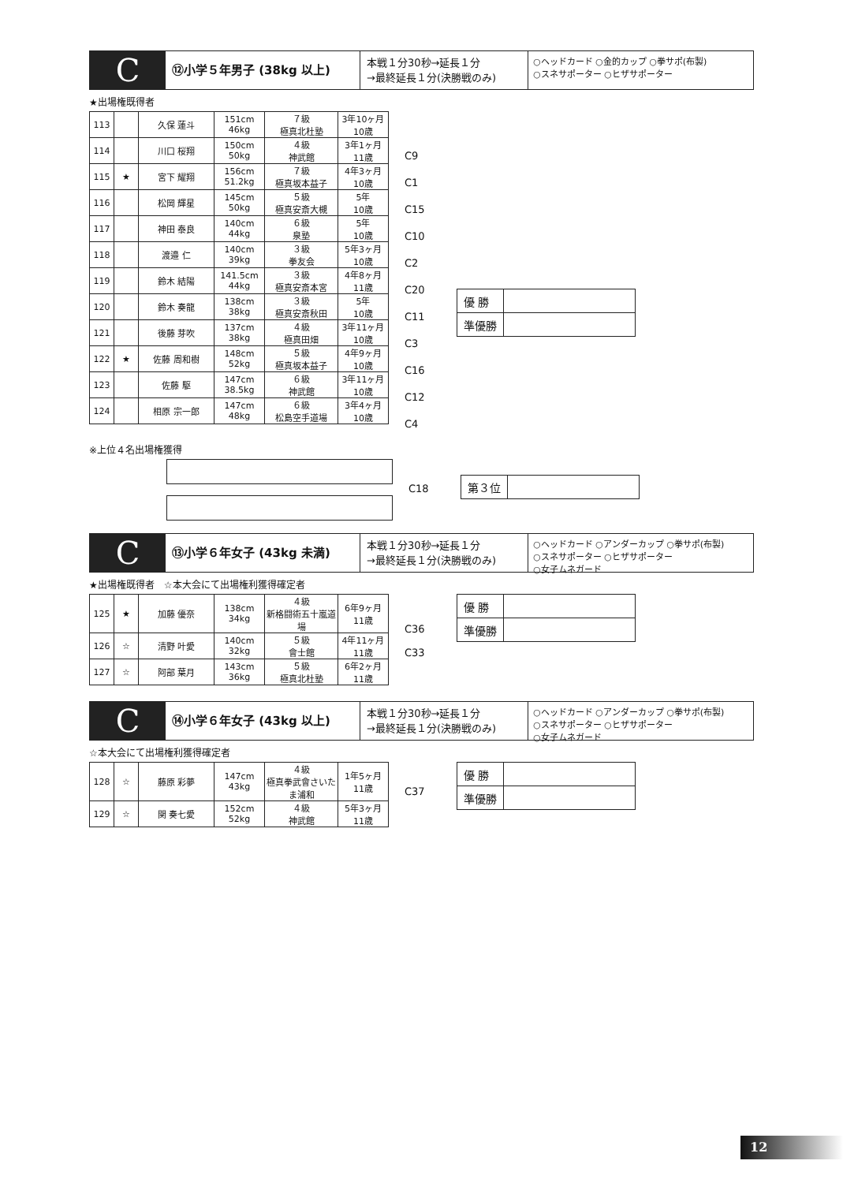C
⑫小学５年男子 (38kg 以上)
本戦１分30秒→延長１分
→最終延長１分(決勝戦のみ)
○ヘッドカード ○金的カップ ○拳サポ(布製)
○スネサポーター ○ヒザサポーター
★出場権既得者
| 113 | | 久保 蓮斗 | 151cm 46kg | ７級 極真北杜塾 | 3年10ヶ月 10歳 |
| 114 | | 川口 桜翔 | 150cm 50kg | ４級 神武館 | 3年1ヶ月 11歳 |
| 115 | ★ | 宮下 耀翔 | 156cm 51.2kg | ７級 極真坂本益子 | 4年3ヶ月 10歳 |
| 116 | | 松岡 輝星 | 145cm 50kg | ５級 極真安斎大槻 | 5年 10歳 |
| 117 | | 神田 泰良 | 140cm 44kg | ６級 泉塾 | 5年 10歳 |
| 118 | | 渡邉 仁 | 140cm 39kg | ３級 拳友会 | 5年3ヶ月 10歳 |
| 119 | | 鈴木 結陽 | 141.5cm 44kg | ３級 極真安斎本宮 | 4年8ヶ月 11歳 |
| 120 | | 鈴木 奏龍 | 138cm 38kg | ３級 極真安斎秋田 | 5年 10歳 |
| 121 | | 後藤 芽吹 | 137cm 38kg | ４級 極真田畑 | 3年11ヶ月 10歳 |
| 122 | ★ | 佐藤 周和樹 | 148cm 52kg | ５級 極真坂本益子 | 4年9ヶ月 10歳 |
| 123 | | 佐藤 駆 | 147cm 38.5kg | ６級 神武館 | 3年11ヶ月 10歳 |
| 124 | | 相原 宗一郎 | 147cm 48kg | ６級 松島空手道場 | 3年4ヶ月 10歳 |
C9
C1
C15
C10
C2
C20
C11
C3
C16
C12
C4
| 優 勝 | |
| 準優勝 | |
※上位４名出場権獲得
C18
| 第３位 | |
C
⑬小学６年女子 (43kg 未満)
本戦１分30秒→延長１分
→最終延長１分(決勝戦のみ)
○ヘッドカード ○アンダーカップ ○拳サポ(布製)
○スネサポーター ○ヒザサポーター
○女子ムネガード
★出場権既得者　☆本大会にて出場権利獲得確定者
| 125 | ★ | 加藤 優奈 | 138cm 34kg | ４級 新格闘術五十嵐道場 | 6年9ヶ月 11歳 |
| 126 | ☆ | 清野 叶愛 | 140cm 32kg | ５級 會士館 | 4年11ヶ月 11歳 |
| 127 | ☆ | 阿部 葉月 | 143cm 36kg | ５級 極真北杜塾 | 6年2ヶ月 11歳 |
C36
C33
| 優 勝 | |
| 準優勝 | |
C
⑭小学６年女子 (43kg 以上)
本戦１分30秒→延長１分
→最終延長１分(決勝戦のみ)
○ヘッドカード ○アンダーカップ ○拳サポ(布製)
○スネサポーター ○ヒザサポーター
○女子ムネガード
☆本大会にて出場権利獲得確定者
| 128 | ☆ | 藤原 彩夢 | 147cm 43kg | ４級 極真拳武會さいたま浦和 | 1年5ヶ月 11歳 |
| 129 | ☆ | 関 奏七愛 | 152cm 52kg | ４級 神武館 | 5年3ヶ月 11歳 |
C37
| 優 勝 | |
| 準優勝 | |
12